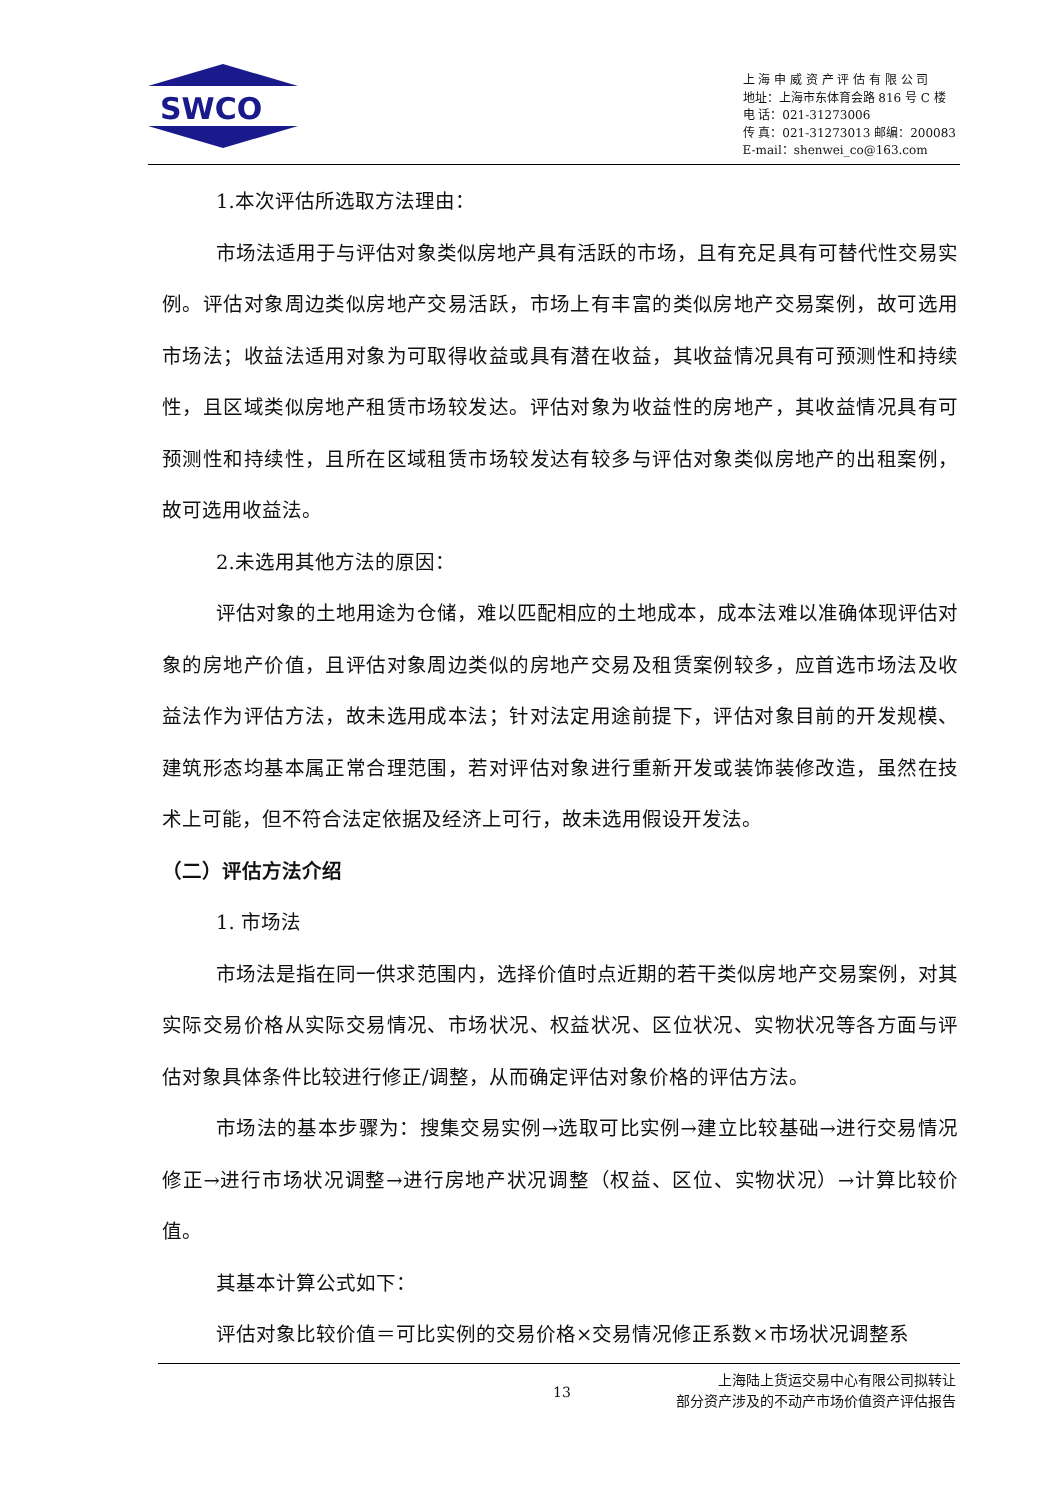SWCO
上 海 申 威 资 产 评 估 有 限 公 司
地址：上海市东体育会路 816 号 C 楼
电 话：021-31273006
传 真：021-31273013 邮编：200083
E-mail：shenwei_co@163.com
1.本次评估所选取方法理由：
市场法适用于与评估对象类似房地产具有活跃的市场，且有充足具有可替代性交易实例。评估对象周边类似房地产交易活跃，市场上有丰富的类似房地产交易案例，故可选用市场法；收益法适用对象为可取得收益或具有潜在收益，其收益情况具有可预测性和持续性，且区域类似房地产租赁市场较发达。评估对象为收益性的房地产，其收益情况具有可预测性和持续性，且所在区域租赁市场较发达有较多与评估对象类似房地产的出租案例，故可选用收益法。
2.未选用其他方法的原因：
评估对象的土地用途为仓储，难以匹配相应的土地成本，成本法难以准确体现评估对象的房地产价值，且评估对象周边类似的房地产交易及租赁案例较多，应首选市场法及收益法作为评估方法，故未选用成本法；针对法定用途前提下，评估对象目前的开发规模、建筑形态均基本属正常合理范围，若对评估对象进行重新开发或装饰装修改造，虽然在技术上可能，但不符合法定依据及经济上可行，故未选用假设开发法。
（二）评估方法介绍
1. 市场法
市场法是指在同一供求范围内，选择价值时点近期的若干类似房地产交易案例，对其实际交易价格从实际交易情况、市场状况、权益状况、区位状况、实物状况等各方面与评估对象具体条件比较进行修正/调整，从而确定评估对象价格的评估方法。
市场法的基本步骤为：搜集交易实例→选取可比实例→建立比较基础→进行交易情况修正→进行市场状况调整→进行房地产状况调整（权益、区位、实物状况）→计算比较价值。
其基本计算公式如下：
评估对象比较价值＝可比实例的交易价格×交易情况修正系数×市场状况调整系
13
上海陆上货运交易中心有限公司拟转让
部分资产涉及的不动产市场价值资产评估报告